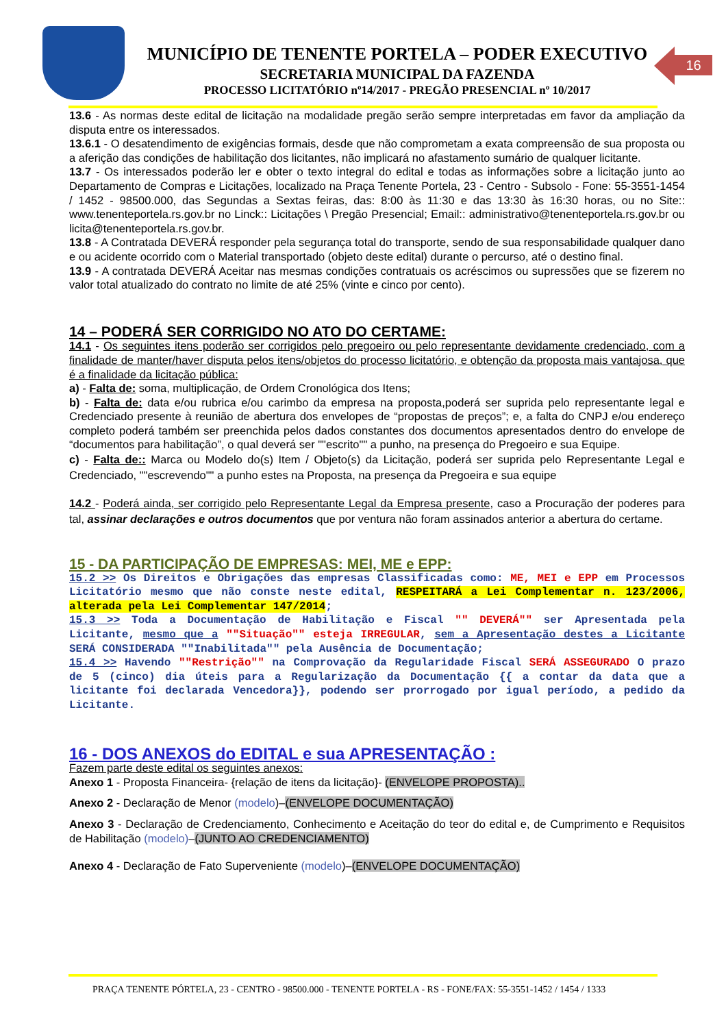MUNICÍPIO DE TENENTE PORTELA – PODER EXECUTIVO
SECRETARIA MUNICIPAL DA FAZENDA
PROCESSO LICITATÓRIO nº14/2017 - PREGÃO PRESENCIAL nº 10/2017
16
13.6 - As normas deste edital de licitação na modalidade pregão serão sempre interpretadas em favor da ampliação da disputa entre os interessados.
13.6.1 - O desatendimento de exigências formais, desde que não comprometam a exata compreensão de sua proposta ou a aferição das condições de habilitação dos licitantes, não implicará no afastamento sumário de qualquer licitante.
13.7 - Os interessados poderão ler e obter o texto integral do edital e todas as informações sobre a licitação junto ao Departamento de Compras e Licitações, localizado na Praça Tenente Portela, 23 - Centro - Subsolo - Fone: 55-3551-1454 / 1452 - 98500.000, das Segundas a Sextas feiras, das: 8:00 às 11:30 e das 13:30 às 16:30 horas, ou no Site:: www.tenenteportela.rs.gov.br no Linck:: Licitações \ Pregão Presencial; Email:: administrativo@tenenteportela.rs.gov.br ou licita@tenenteportela.rs.gov.br.
13.8 - A Contratada DEVERÁ responder pela segurança total do transporte, sendo de sua responsabilidade qualquer dano e ou acidente ocorrido com o Material transportado (objeto deste edital) durante o percurso, até o destino final.
13.9 - A contratada DEVERÁ Aceitar nas mesmas condições contratuais os acréscimos ou supressões que se fizerem no valor total atualizado do contrato no limite de até 25% (vinte e cinco por cento).
14 – PODERÁ SER CORRIGIDO NO ATO DO CERTAME:
14.1 - Os seguintes itens poderão ser corrigidos pelo pregoeiro ou pelo representante devidamente credenciado, com a finalidade de manter/haver disputa pelos itens/objetos do processo licitatório, e obtenção da proposta mais vantajosa, que é a finalidade da licitação pública:
a) - Falta de: soma, multiplicação, de Ordem Cronológica dos Itens;
b) - Falta de: data e/ou rubrica e/ou carimbo da empresa na proposta,poderá ser suprida pelo representante legal e Credenciado presente à reunião de abertura dos envelopes de “propostas de preços”; e, a falta do CNPJ e/ou endereço completo poderá também ser preenchida pelos dados constantes dos documentos apresentados dentro do envelope de “documentos para habilitação”, o qual deverá ser ""escrito"" a punho, na presença do Pregoeiro e sua Equipe.
c) - Falta de:: Marca ou Modelo do(s) Item / Objeto(s) da Licitação, poderá ser suprida pelo Representante Legal e Credenciado, ""escrevendo"" a punho estes na Proposta, na presença da Pregoeira e sua equipe
14.2 - Poderá ainda, ser corrigido pelo Representante Legal da Empresa presente, caso a Procuração der poderes para tal, assinar declarações e outros documentos que por ventura não foram assinados anterior a abertura do certame.
15 - DA PARTICIPAÇÃO DE EMPRESAS: MEI, ME e EPP:
15.2 >> Os Direitos e Obrigações das empresas Classificadas como: ME, MEI e EPP em Processos Licitatório mesmo que não conste neste edital, RESPEITARÁ a Lei Complementar n. 123/2006, alterada pela Lei Complementar 147/2014;
15.3 >> Toda a Documentação de Habilitação e Fiscal "" DEVERÁ"" ser Apresentada pela Licitante, mesmo que a ""Situação"" esteja IRREGULAR, sem a Apresentação destes a Licitante SERÁ CONSIDERADA ""Inabilitada"" pela Ausência de Documentação;
15.4 >> Havendo ""Restrição"" na Comprovação da Regularidade Fiscal SERÁ ASSEGURADO O prazo de 5 (cinco) dia úteis para a Regularização da Documentação {{ a contar da data que a licitante foi declarada Vencedora}}, podendo ser prorrogado por igual período, a pedido da Licitante.
16 - DOS ANEXOS do EDITAL e sua APRESENTAÇÃO :
Fazem parte deste edital os seguintes anexos:
Anexo 1 - Proposta Financeira- {relação de itens da licitação}- (ENVELOPE PROPOSTA)..
Anexo 2 - Declaração de Menor (modelo)–(ENVELOPE DOCUMENTAÇÃO)
Anexo 3 - Declaração de Credenciamento, Conhecimento e Aceitação do teor do edital e, de Cumprimento e Requisitos de Habilitação (modelo)–(JUNTO AO CREDENCIAMENTO)
Anexo 4 - Declaração de Fato Superveniente (modelo)–(ENVELOPE DOCUMENTAÇÃO)
PRAÇA TENENTE PÓRTELA, 23 - CENTRO - 98500.000 - TENENTE PORTELA - RS - FONE/FAX: 55-3551-1452 / 1454 / 1333